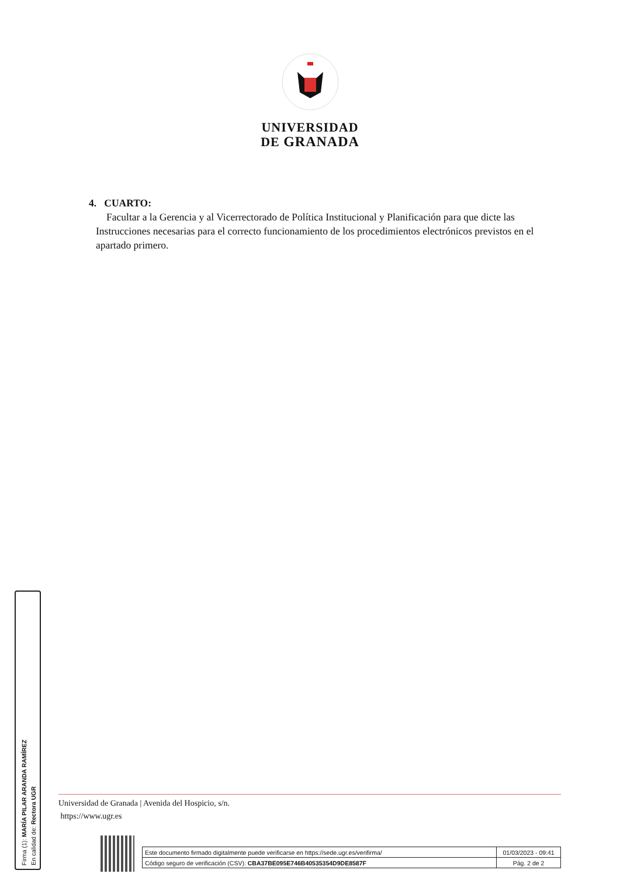UNIVERSIDAD
DE GRANADA
4. CUARTO:
Facultar a la Gerencia y al Vicerrectorado de Política Institucional y Planificación para que dicte las Instrucciones necesarias para el correcto funcionamiento de los procedimientos electrónicos previstos en el apartado primero.
Firma (1): MARÍA PILAR ARANDA RAMÍREZ
En calidad de: Rectora UGR
Universidad de Granada | Avenida del Hospicio, s/n.
https://www.ugr.es
| Este documento firmado digitalmente puede verificarse en https://sede.ugr.es/verifirma/ | 01/03/2023 - 09:41 |
| Código seguro de verificación (CSV): CBA37BE095E746B40535354D9DE8587F | Pág. 2 de 2 |